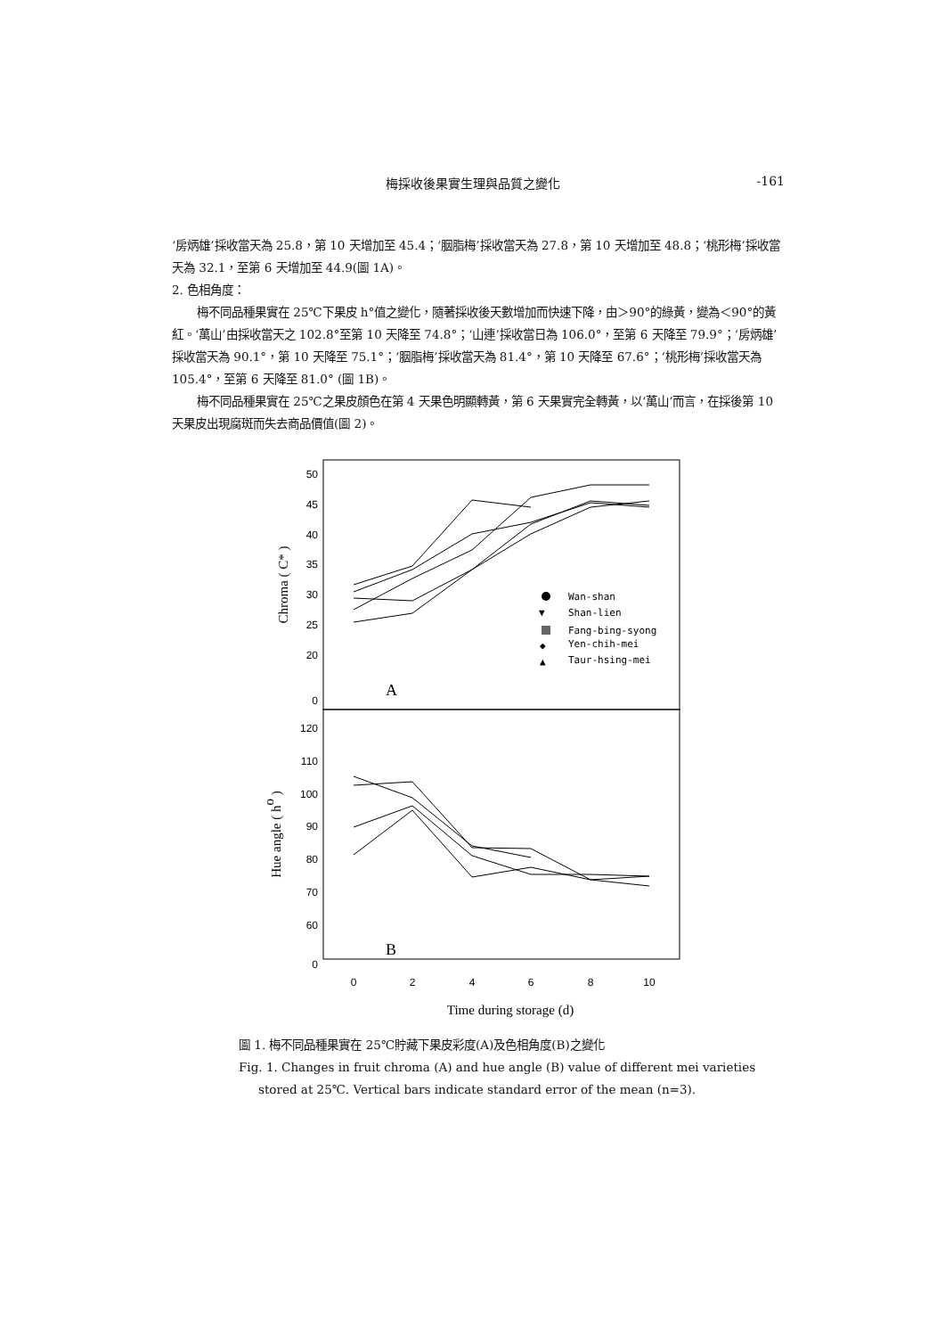梅採收後果實生理與品質之變化 -161
‘房炳雄’採收當天為 25.8，第 10 天增加至 45.4；‘胭脂梅’採收當天為 27.8，第 10 天增加至 48.8；‘桃形梅’採收當天為 32.1，至第 6 天增加至 44.9(圖 1A)。
2. 色相角度：
梅不同品種果實在 25℃下果皮 h°值之變化，隨著採收後天數增加而快速下降，由＞90°的綠黃，變為＜90°的黃紅。‘萬山’由採收當天之 102.8°至第 10 天降至 74.8°；‘山連’採收當日為 106.0°，至第 6 天降至 79.9°；‘房炳雄’採收當天為 90.1°，第 10 天降至 75.1°；‘胭脂梅’採收當天為 81.4°，第 10 天降至 67.6°；‘桃形梅’採收當天為 105.4°，至第 6 天降至 81.0° (圖 1B)。
梅不同品種果實在 25℃之果皮顏色在第 4 天果色明顯轉黃，第 6 天果實完全轉黃，以‘萬山’而言，在採後第 10 天果皮出現腐斑而失去商品價值(圖 2)。
50
45
40
35
30
25
20
0
120
110
100
90
80
70
60
0
0
2
4
6
8
10
Chroma ( C* )
Hue angle ( ho )
A
B
Wan-shan
▼
Shan-lien
Fang-bing-syong
◆
Yen-chih-mei
▲
Taur-hsing-mei
Time during storage (d)
圖 1. 梅不同品種果實在 25℃貯藏下果皮彩度(A)及色相角度(B)之變化
Fig. 1. Changes in fruit chroma (A) and hue angle (B) value of different mei varieties
stored at 25℃. Vertical bars indicate standard error of the mean (n=3).